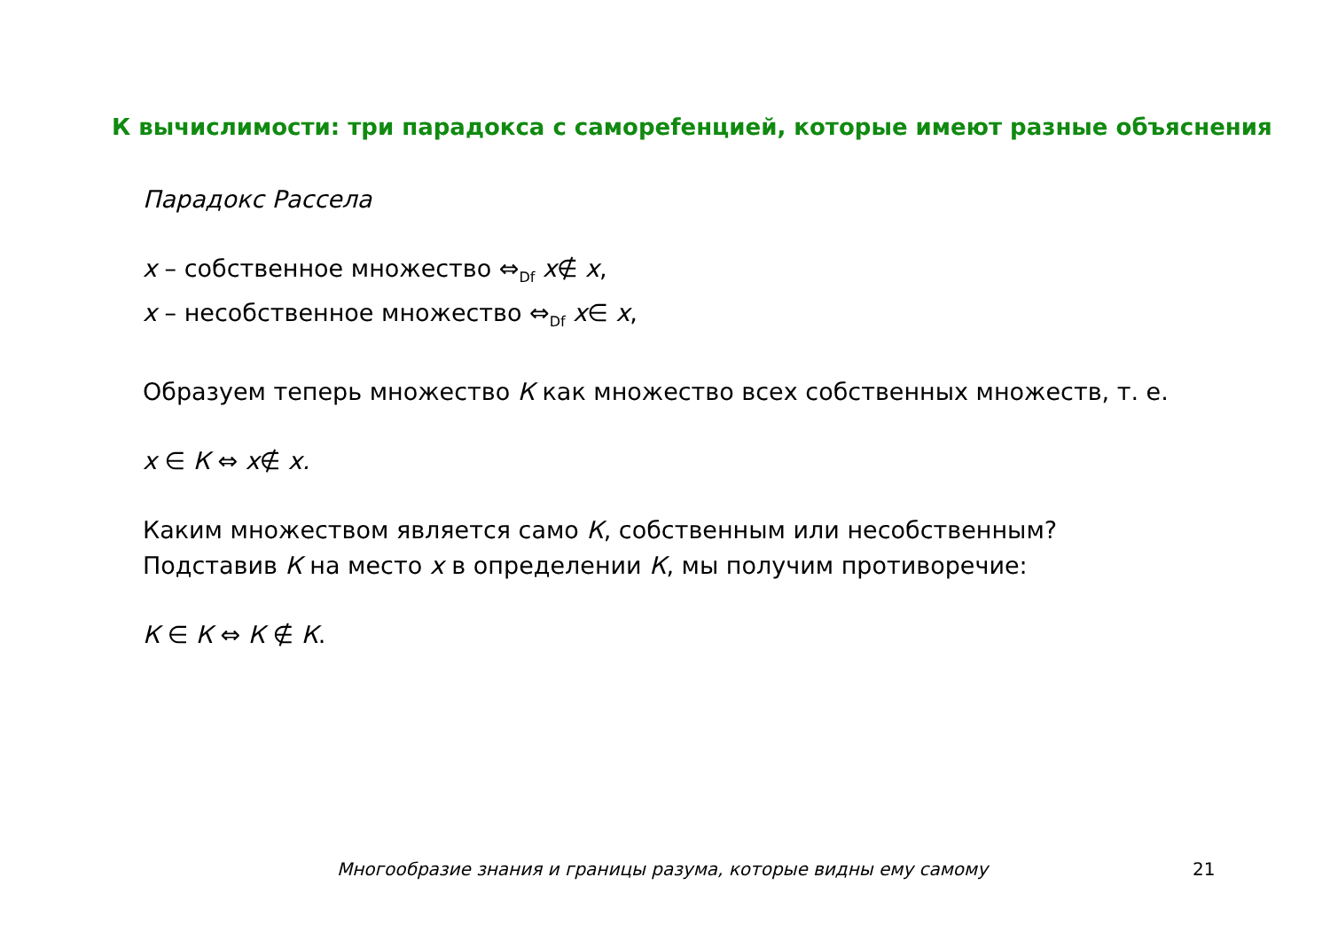К вычислимости: три парадокса с самореfенцией, которые имеют разные объяснения
Парадокс Рассела
x – собственное множество ⇔<sub>Df</sub> x∉ x,
x – несобственное множество ⇔<sub>Df</sub> x∈ x,
Образуем теперь множество К как множество всех собственных множеств, т. е.
x ∈ К ⇔ x∉ x.
Каким множеством является само К, собственным или несобственным?
Подставив К на место x в определении К, мы получим противоречие:
К ∈ К ⇔ К ∉ К.
Многообразие знания и границы разума, которые видны ему самому
21